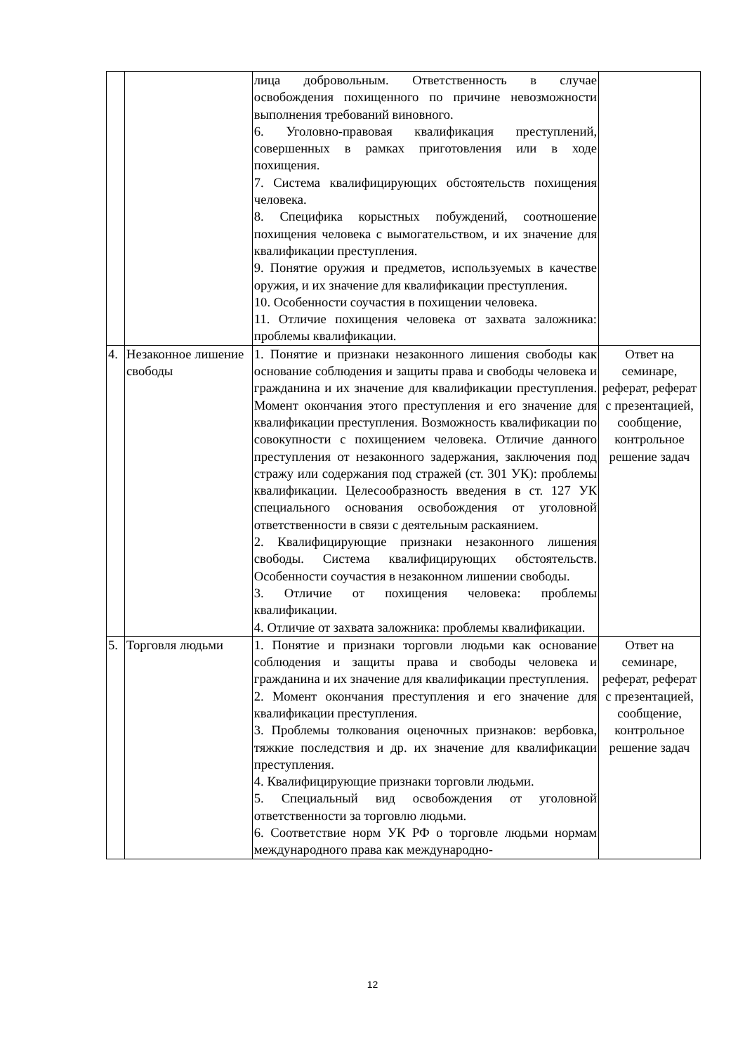| | | лица добровольным. Ответственность в случае освобождения похищенного по причине невозможности выполнения требований виновного. 6. Уголовно-правовая квалификация преступлений, совершенных в рамках приготовления или в ходе похищения. 7. Система квалифицирующих обстоятельств похищения человека. 8. Специфика корыстных побуждений, соотношение похищения человека с вымогательством, и их значение для квалификации преступления. 9. Понятие оружия и предметов, используемых в качестве оружия, и их значение для квалификации преступления. 10. Особенности соучастия в похищении человека. 11. Отличие похищения человека от захвата заложника: проблемы квалификации. | |
| 4. | Незаконное лишение свободы | 1. Понятие и признаки незаконного лишения свободы как основание соблюдения и защиты права и свободы человека и гражданина и их значение для квалификации преступления. Момент окончания этого преступления и его значение для квалификации преступления. Возможность квалификации по совокупности с похищением человека. Отличие данного преступления от незаконного задержания, заключения под стражу или содержания под стражей (ст. 301 УК): проблемы квалификации. Целесообразность введения в ст. 127 УК специального основания освобождения от уголовной ответственности в связи с деятельным раскаянием. 2. Квалифицирующие признаки незаконного лишения свободы. Система квалифицирующих обстоятельств. Особенности соучастия в незаконном лишении свободы. 3. Отличие от похищения человека: проблемы квалификации. 4. Отличие от захвата заложника: проблемы квалификации. | Ответ на семинаре, реферат, реферат с презентацией, сообщение, контрольное решение задач |
| 5. | Торговля людьми | 1. Понятие и признаки торговли людьми как основание соблюдения и защиты права и свободы человека и гражданина и их значение для квалификации преступления. 2. Момент окончания преступления и его значение для квалификации преступления. 3. Проблемы толкования оценочных признаков: вербовка, тяжкие последствия и др. их значение для квалификации преступления. 4. Квалифицирующие признаки торговли людьми. 5. Специальный вид освобождения от уголовной ответственности за торговлю людьми. 6. Соответствие норм УК РФ о торговле людьми нормам международного права как международно- | Ответ на семинаре, реферат, реферат с презентацией, сообщение, контрольное решение задач |
12